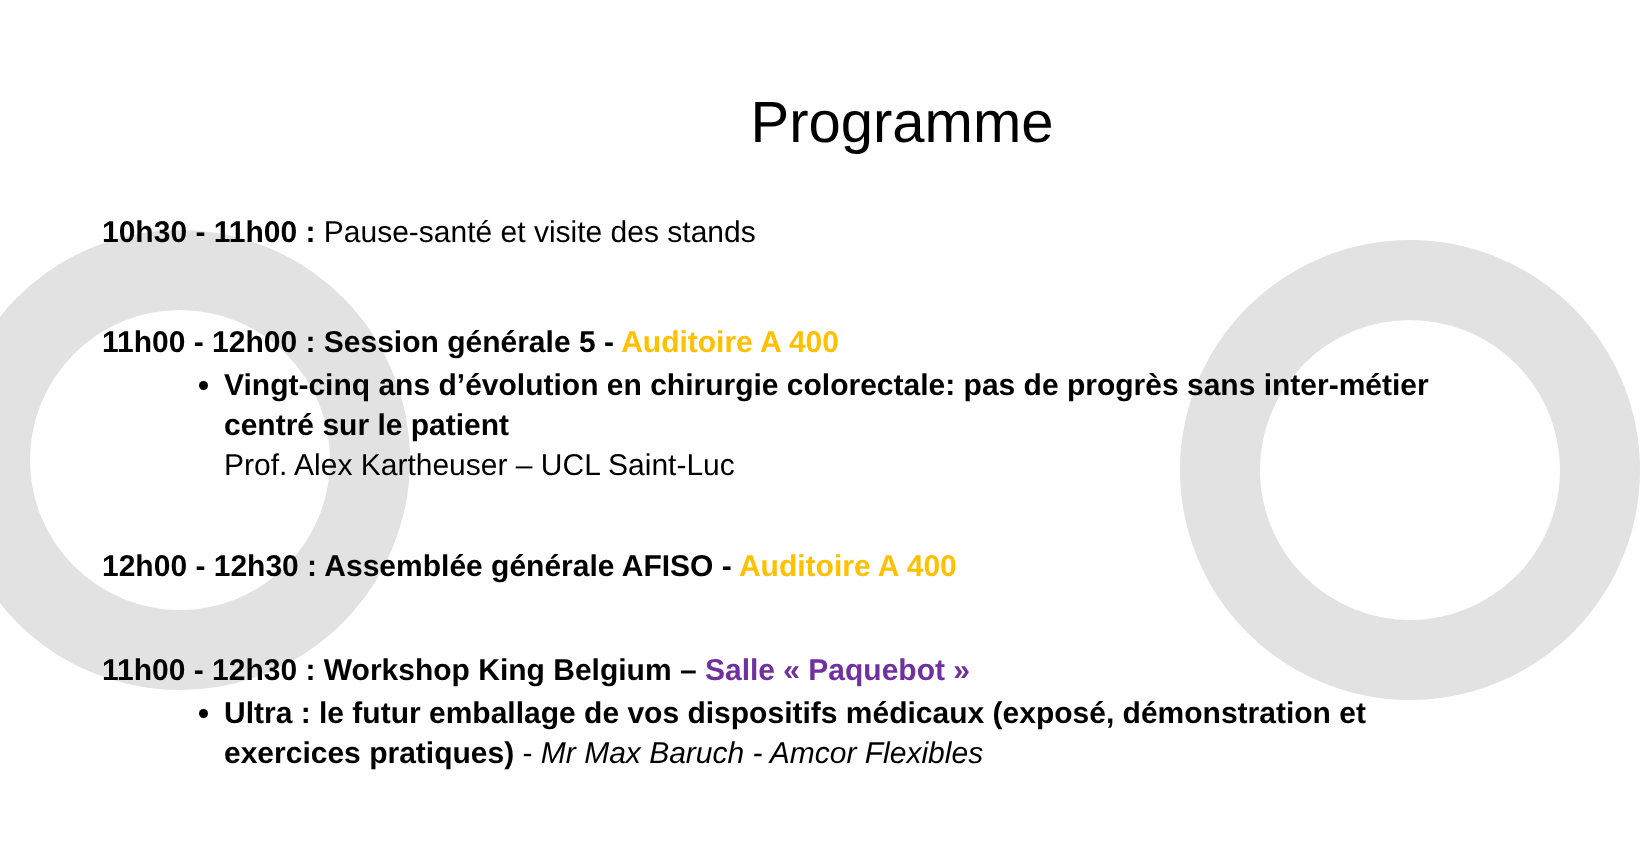Programme
10h30 - 11h00 : Pause-santé et visite des stands
11h00 - 12h00 : Session générale 5 - Auditoire A 400
Vingt-cinq ans d’évolution en chirurgie colorectale: pas de progrès sans inter-métier centré sur le patient
Prof. Alex Kartheuser – UCL Saint-Luc
12h00 - 12h30 : Assemblée générale AFISO - Auditoire A 400
11h00 - 12h30 : Workshop King Belgium – Salle « Paquebot »
Ultra : le futur emballage de vos dispositifs médicaux (exposé, démonstration et exercices pratiques) - Mr Max Baruch - Amcor Flexibles